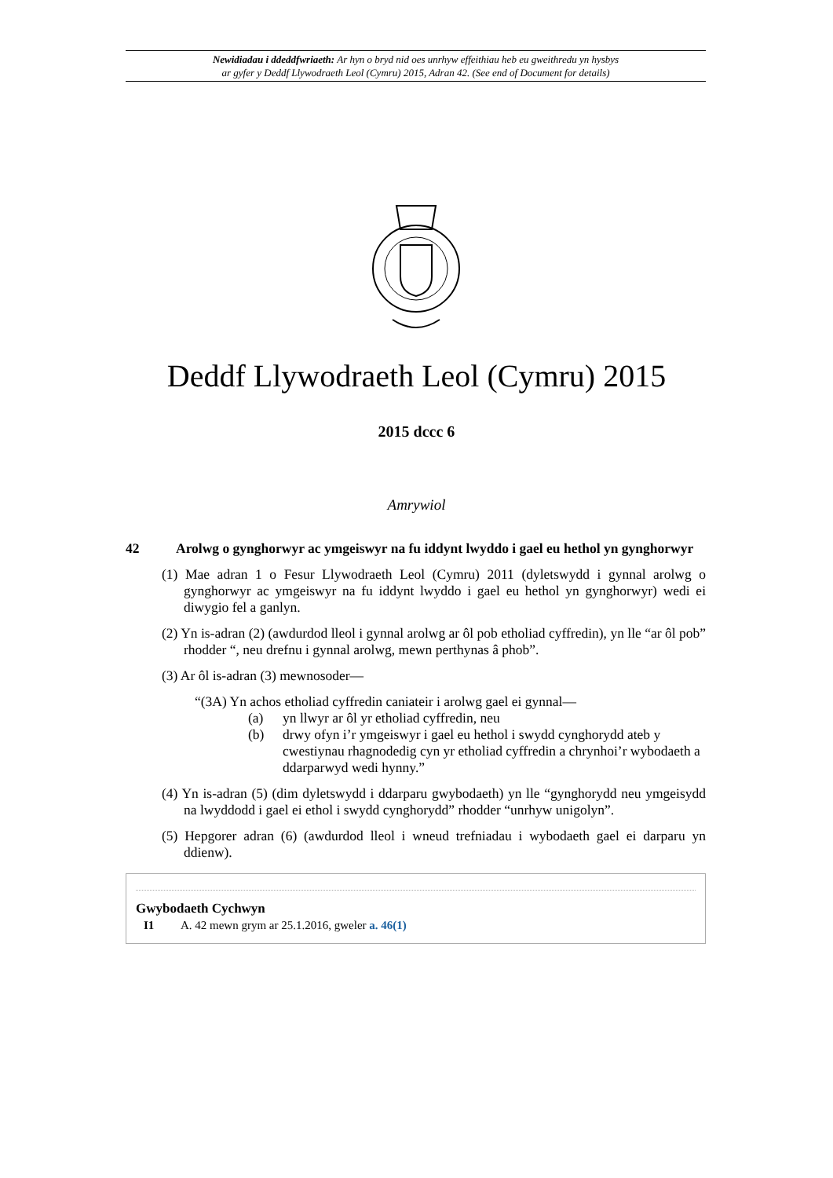Newidiadau i ddeddfwriaeth: Ar hyn o bryd nid oes unrhyw effeithiau heb eu gweithredu yn hysbys
ar gyfer y Deddf Llywodraeth Leol (Cymru) 2015, Adran 42. (See end of Document for details)
Deddf Llywodraeth Leol (Cymru) 2015
2015 dccc 6
Amrywiol
42 Arolwg o gynghorwyr ac ymgeiswyr na fu iddynt lwyddo i gael eu hethol yn gynghorwyr
(1) Mae adran 1 o Fesur Llywodraeth Leol (Cymru) 2011 (dyletswydd i gynnal arolwg o gynghorwyr ac ymgeiswyr na fu iddynt lwyddo i gael eu hethol yn gynghorwyr) wedi ei diwygio fel a ganlyn.
(2) Yn is-adran (2) (awdurdod lleol i gynnal arolwg ar ôl pob etholiad cyffredin), yn lle “ar ôl pob” rhodder “, neu drefnu i gynnal arolwg, mewn perthynas â phob”.
(3) Ar ôl is-adran (3) mewnosoder—
“(3A) Yn achos etholiad cyffredin caniateir i arolwg gael ei gynnal—
(a) yn llwyr ar ôl yr etholiad cyffredin, neu
(b) drwy ofyn i’r ymgeiswyr i gael eu hethol i swydd cynghorydd ateb y cwestiynau rhagnodedig cyn yr etholiad cyffredin a chrynhoi’r wybodaeth a ddarparwyd wedi hynny.”
(4) Yn is-adran (5) (dim dyletswydd i ddarparu gwybodaeth) yn lle “gynghorydd neu ymgeisydd na lwyddodd i gael ei ethol i swydd cynghorydd” rhodder “unrhyw unigolyn”.
(5) Hepgorer adran (6) (awdurdod lleol i wneud trefniadau i wybodaeth gael ei darparu yn ddienw).
Gwybodaeth Cychwyn
I1 A. 42 mewn grym ar 25.1.2016, gweler a. 46(1)